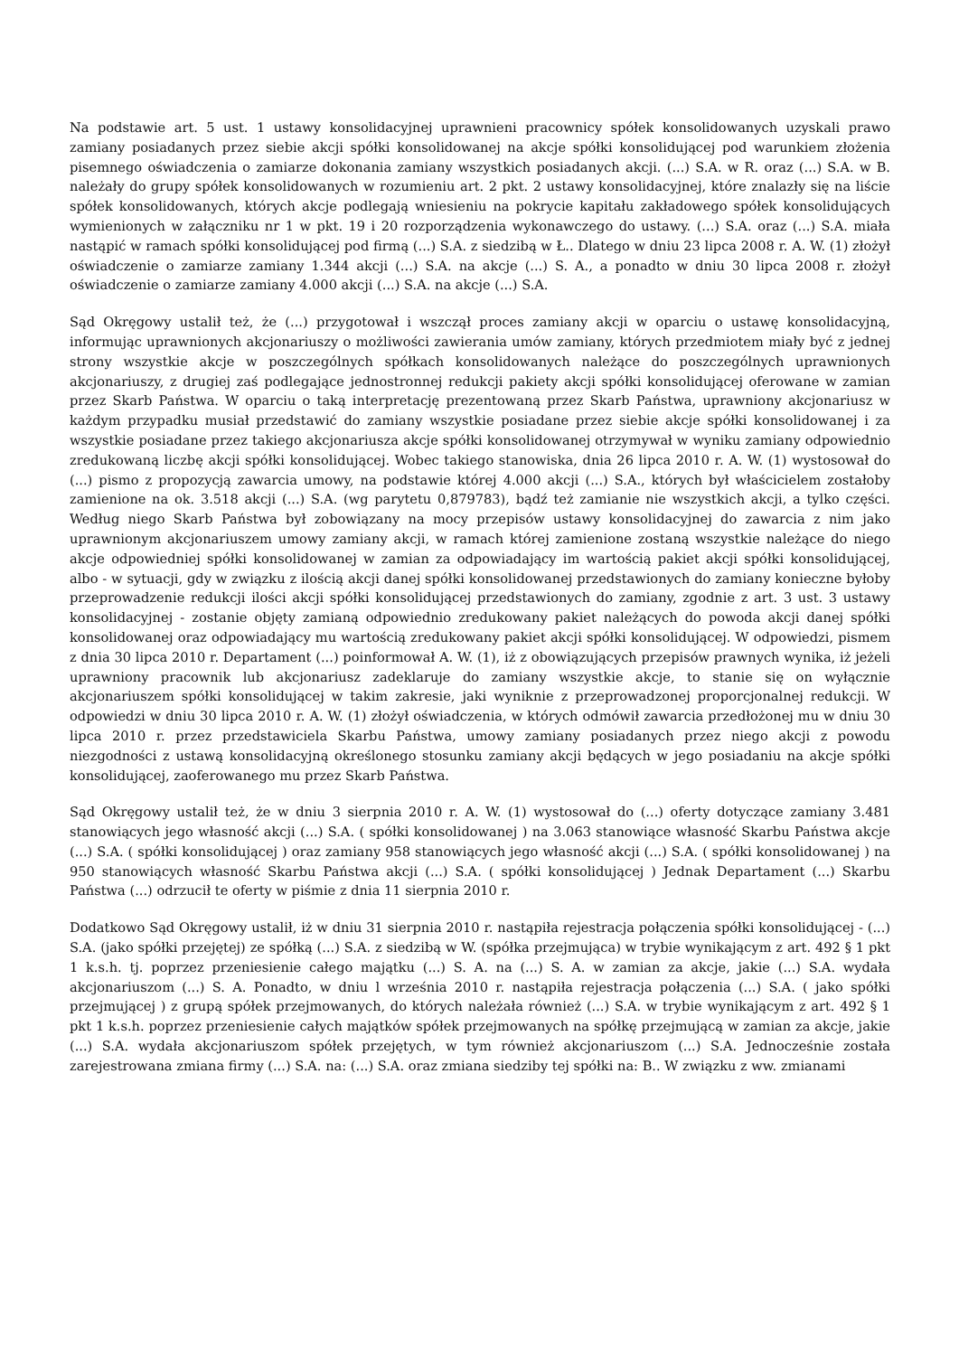Na podstawie art. 5 ust. 1 ustawy konsolidacyjnej uprawnieni pracownicy spółek konsolidowanych uzyskali prawo zamiany posiadanych przez siebie akcji spółki konsolidowanej na akcje spółki konsolidującej pod warunkiem złożenia pisemnego oświadczenia o zamiarze dokonania zamiany wszystkich posiadanych akcji. (...) S.A. w R. oraz (...) S.A. w B. należały do grupy spółek konsolidowanych w rozumieniu art. 2 pkt. 2 ustawy konsolidacyjnej, które znalazły się na liście spółek konsolidowanych, których akcje podlegają wniesieniu na pokrycie kapitału zakładowego spółek konsolidujących wymienionych w załączniku nr 1 w pkt. 19 i 20 rozporządzenia wykonawczego do ustawy. (...) S.A. oraz (...) S.A. miała nastąpić w ramach spółki konsolidującej pod firmą (...) S.A. z siedzibą w Ł.. Dlatego w dniu 23 lipca 2008 r. A. W. (1) złożył oświadczenie o zamiarze zamiany 1.344 akcji (...) S.A. na akcje (...) S. A., a ponadto w dniu 30 lipca 2008 r. złożył oświadczenie o zamiarze zamiany 4.000 akcji (...) S.A. na akcje (...) S.A.
Sąd Okręgowy ustalił też, że (...) przygotował i wszczął proces zamiany akcji w oparciu o ustawę konsolidacyjną, informując uprawnionych akcjonariuszy o możliwości zawierania umów zamiany, których przedmiotem miały być z jednej strony wszystkie akcje w poszczególnych spółkach konsolidowanych należące do poszczególnych uprawnionych akcjonariuszy, z drugiej zaś podlegające jednostronnej redukcji pakiety akcji spółki konsolidującej oferowane w zamian przez Skarb Państwa. W oparciu o taką interpretację prezentowaną przez Skarb Państwa, uprawniony akcjonariusz w każdym przypadku musiał przedstawić do zamiany wszystkie posiadane przez siebie akcje spółki konsolidowanej i za wszystkie posiadane przez takiego akcjonariusza akcje spółki konsolidowanej otrzymywał w wyniku zamiany odpowiednio zredukowaną liczbę akcji spółki konsolidującej. Wobec takiego stanowiska, dnia 26 lipca 2010 r. A. W. (1) wystosował do (...) pismo z propozycją zawarcia umowy, na podstawie której 4.000 akcji (...) S.A., których był właścicielem zostałoby zamienione na ok. 3.518 akcji (...) S.A. (wg parytetu 0,879783), bądź też zamianie nie wszystkich akcji, a tylko części. Według niego Skarb Państwa był zobowiązany na mocy przepisów ustawy konsolidacyjnej do zawarcia z nim jako uprawnionym akcjonariuszem umowy zamiany akcji, w ramach której zamienione zostaną wszystkie należące do niego akcje odpowiedniej spółki konsolidowanej w zamian za odpowiadający im wartością pakiet akcji spółki konsolidującej, albo - w sytuacji, gdy w związku z ilością akcji danej spółki konsolidowanej przedstawionych do zamiany konieczne byłoby przeprowadzenie redukcji ilości akcji spółki konsolidującej przedstawionych do zamiany, zgodnie z art. 3 ust. 3 ustawy konsolidacyjnej - zostanie objęty zamianą odpowiednio zredukowany pakiet należących do powoda akcji danej spółki konsolidowanej oraz odpowiadający mu wartością zredukowany pakiet akcji spółki konsolidującej. W odpowiedzi, pismem z dnia 30 lipca 2010 r. Departament (...) poinformował A. W. (1), iż z obowiązujących przepisów prawnych wynika, iż jeżeli uprawniony pracownik lub akcjonariusz zadeklaruje do zamiany wszystkie akcje, to stanie się on wyłącznie akcjonariuszem spółki konsolidującej w takim zakresie, jaki wyniknie z przeprowadzonej proporcjonalnej redukcji. W odpowiedzi w dniu 30 lipca 2010 r. A. W. (1) złożył oświadczenia, w których odmówił zawarcia przedłożonej mu w dniu 30 lipca 2010 r. przez przedstawiciela Skarbu Państwa, umowy zamiany posiadanych przez niego akcji z powodu niezgodności z ustawą konsolidacyjną określonego stosunku zamiany akcji będących w jego posiadaniu na akcje spółki konsolidującej, zaoferowanego mu przez Skarb Państwa.
Sąd Okręgowy ustalił też, że w dniu 3 sierpnia 2010 r. A. W. (1) wystosował do (...) oferty dotyczące zamiany 3.481 stanowiących jego własność akcji (...) S.A. ( spółki konsolidowanej ) na 3.063 stanowiące własność Skarbu Państwa akcje (...) S.A. ( spółki konsolidującej ) oraz zamiany 958 stanowiących jego własność akcji (...) S.A. ( spółki konsolidowanej ) na 950 stanowiących własność Skarbu Państwa akcji (...) S.A. ( spółki konsolidującej ) Jednak Departament (...) Skarbu Państwa (...) odrzucił te oferty w piśmie z dnia 11 sierpnia 2010 r.
Dodatkowo Sąd Okręgowy ustalił, iż w dniu 31 sierpnia 2010 r. nastąpiła rejestracja połączenia spółki konsolidującej - (...) S.A. (jako spółki przejętej) ze spółką (...) S.A. z siedzibą w W. (spółka przejmująca) w trybie wynikającym z art. 492 § 1 pkt 1 k.s.h. tj. poprzez przeniesienie całego majątku (...) S. A. na (...) S. A. w zamian za akcje, jakie (...) S.A. wydała akcjonariuszom (...) S. A. Ponadto, w dniu l września 2010 r. nastąpiła rejestracja połączenia (...) S.A. ( jako spółki przejmującej ) z grupą spółek przejmowanych, do których należała również (...) S.A. w trybie wynikającym z art. 492 § 1 pkt 1 k.s.h. poprzez przeniesienie całych majątków spółek przejmowanych na spółkę przejmującą w zamian za akcje, jakie (...) S.A. wydała akcjonariuszom spółek przejętych, w tym również akcjonariuszom (...) S.A. Jednocześnie została zarejestrowana zmiana firmy (...) S.A. na: (...) S.A. oraz zmiana siedziby tej spółki na: B.. W związku z ww. zmianami